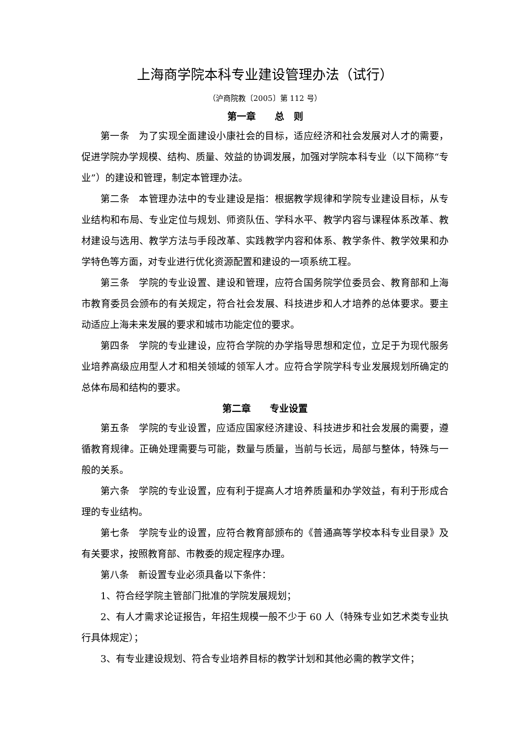上海商学院本科专业建设管理办法（试行）
（沪商院教〔2005〕第 112 号）
第一章　　总　则
第一条　为了实现全面建设小康社会的目标，适应经济和社会发展对人才的需要，促进学院办学规模、结构、质量、效益的协调发展，加强对学院本科专业（以下简称“专业”）的建设和管理，制定本管理办法。
第二条　本管理办法中的专业建设是指：根据教学规律和学院专业建设目标，从专业结构和布局、专业定位与规划、师资队伍、学科水平、教学内容与课程体系改革、教材建设与选用、教学方法与手段改革、实践教学内容和体系、教学条件、教学效果和办学特色等方面，对专业进行优化资源配置和建设的一项系统工程。
第三条　学院的专业设置、建设和管理，应符合国务院学位委员会、教育部和上海市教育委员会颁布的有关规定，符合社会发展、科技进步和人才培养的总体要求。要主动适应上海未来发展的要求和城市功能定位的要求。
第四条　学院的专业建设，应符合学院的办学指导思想和定位，立足于为现代服务业培养高级应用型人才和相关领域的领军人才。应符合学院学科专业发展规划所确定的总体布局和结构的要求。
第二章　　专业设置
第五条　学院的专业设置，应适应国家经济建设、科技进步和社会发展的需要，遵循教育规律。正确处理需要与可能，数量与质量，当前与长远，局部与整体，特殊与一般的关系。
第六条　学院的专业设置，应有利于提高人才培养质量和办学效益，有利于形成合理的专业结构。
第七条　学院专业的设置，应符合教育部颁布的《普通高等学校本科专业目录》及有关要求，按照教育部、市教委的规定程序办理。
第八条　新设置专业必须具备以下条件：
1、符合经学院主管部门批准的学院发展规划；
2、有人才需求论证报告，年招生规模一般不少于 60 人（特殊专业如艺术类专业执行具体规定）；
3、有专业建设规划、符合专业培养目标的教学计划和其他必需的教学文件；